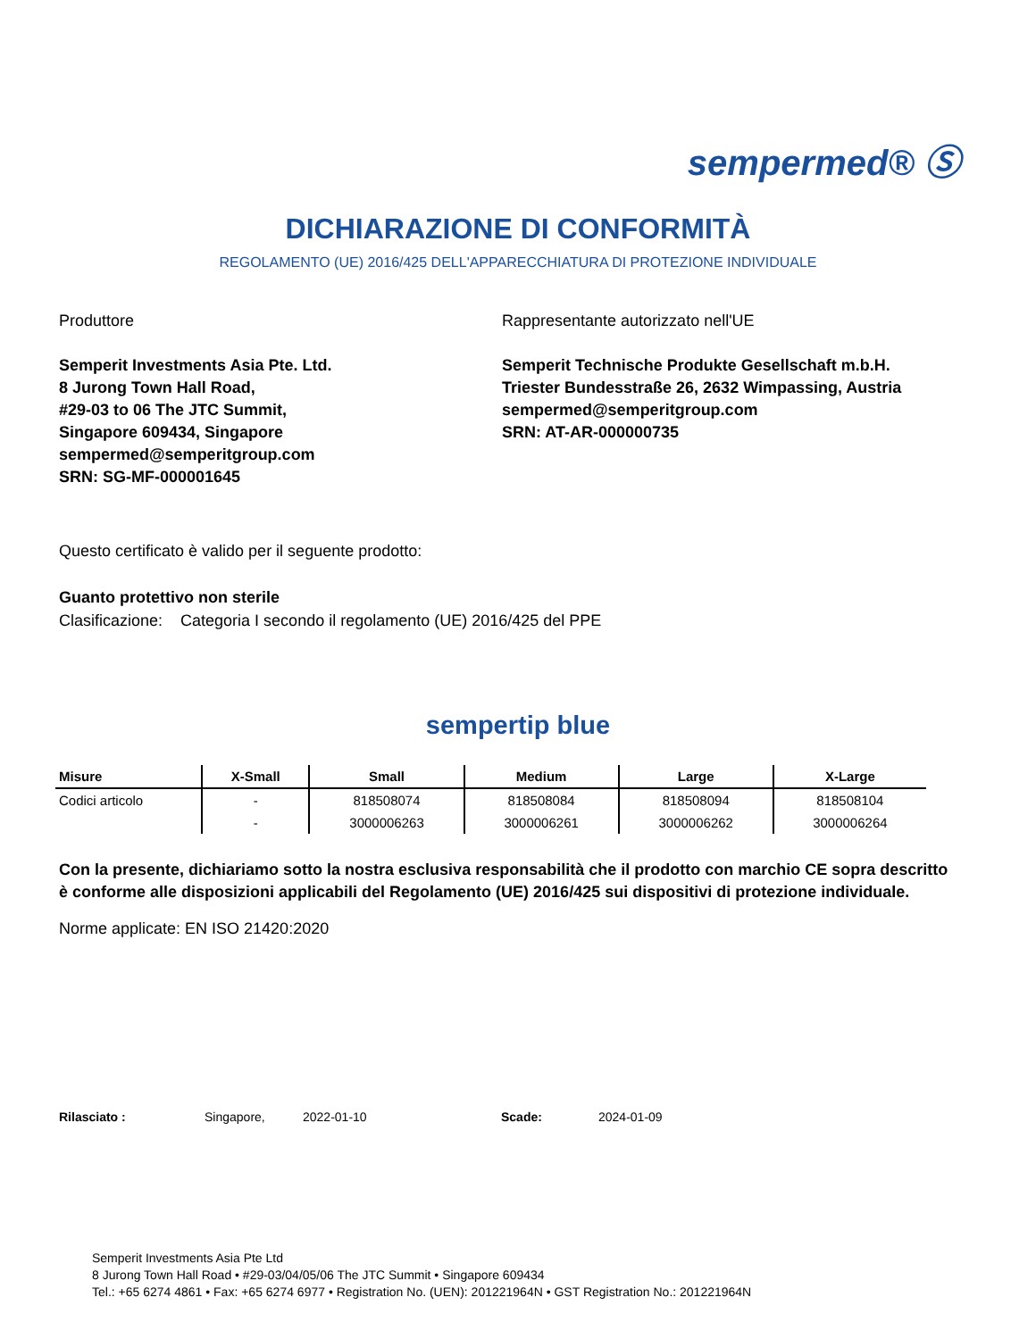sempermed® Ⓢ
DICHIARAZIONE DI CONFORMITÀ
REGOLAMENTO (UE) 2016/425 DELL'APPARECCHIATURA DI PROTEZIONE INDIVIDUALE
Produttore
Semperit Investments Asia Pte. Ltd.
8 Jurong Town Hall Road,
#29-03 to 06 The JTC Summit,
Singapore 609434, Singapore
sempermed@semperitgroup.com
SRN: SG-MF-000001645
Rappresentante autorizzato nell'UE
Semperit Technische Produkte Gesellschaft m.b.H.
Triester Bundesstraße 26, 2632 Wimpassing, Austria
sempermed@semperitgroup.com
SRN: AT-AR-000000735
Questo certificato è valido per il seguente prodotto:
Guanto protettivo non sterile
Clasificazione: Categoria I secondo il regolamento (UE) 2016/425 del PPE
sempertip blue
| Misure | X-Small | Small | Medium | Large | X-Large |
| --- | --- | --- | --- | --- | --- |
| Codici articolo | - | 818508074 | 818508084 | 818508094 | 818508104 |
| | - | 3000006263 | 3000006261 | 3000006262 | 3000006264 |
Con la presente, dichiariamo sotto la nostra esclusiva responsabilità che il prodotto con marchio CE sopra descritto è conforme alle disposizioni applicabili del Regolamento (UE) 2016/425 sui dispositivi di protezione individuale.
Norme applicate: EN ISO 21420:2020
Rilasciato : Singapore, 2022-01-10 Scade: 2024-01-09
Semperit Investments Asia Pte Ltd
8 Jurong Town Hall Road • #29-03/04/05/06 The JTC Summit • Singapore 609434
Tel.: +65 6274 4861 • Fax: +65 6274 6977 • Registration No. (UEN): 201221964N • GST Registration No.: 201221964N